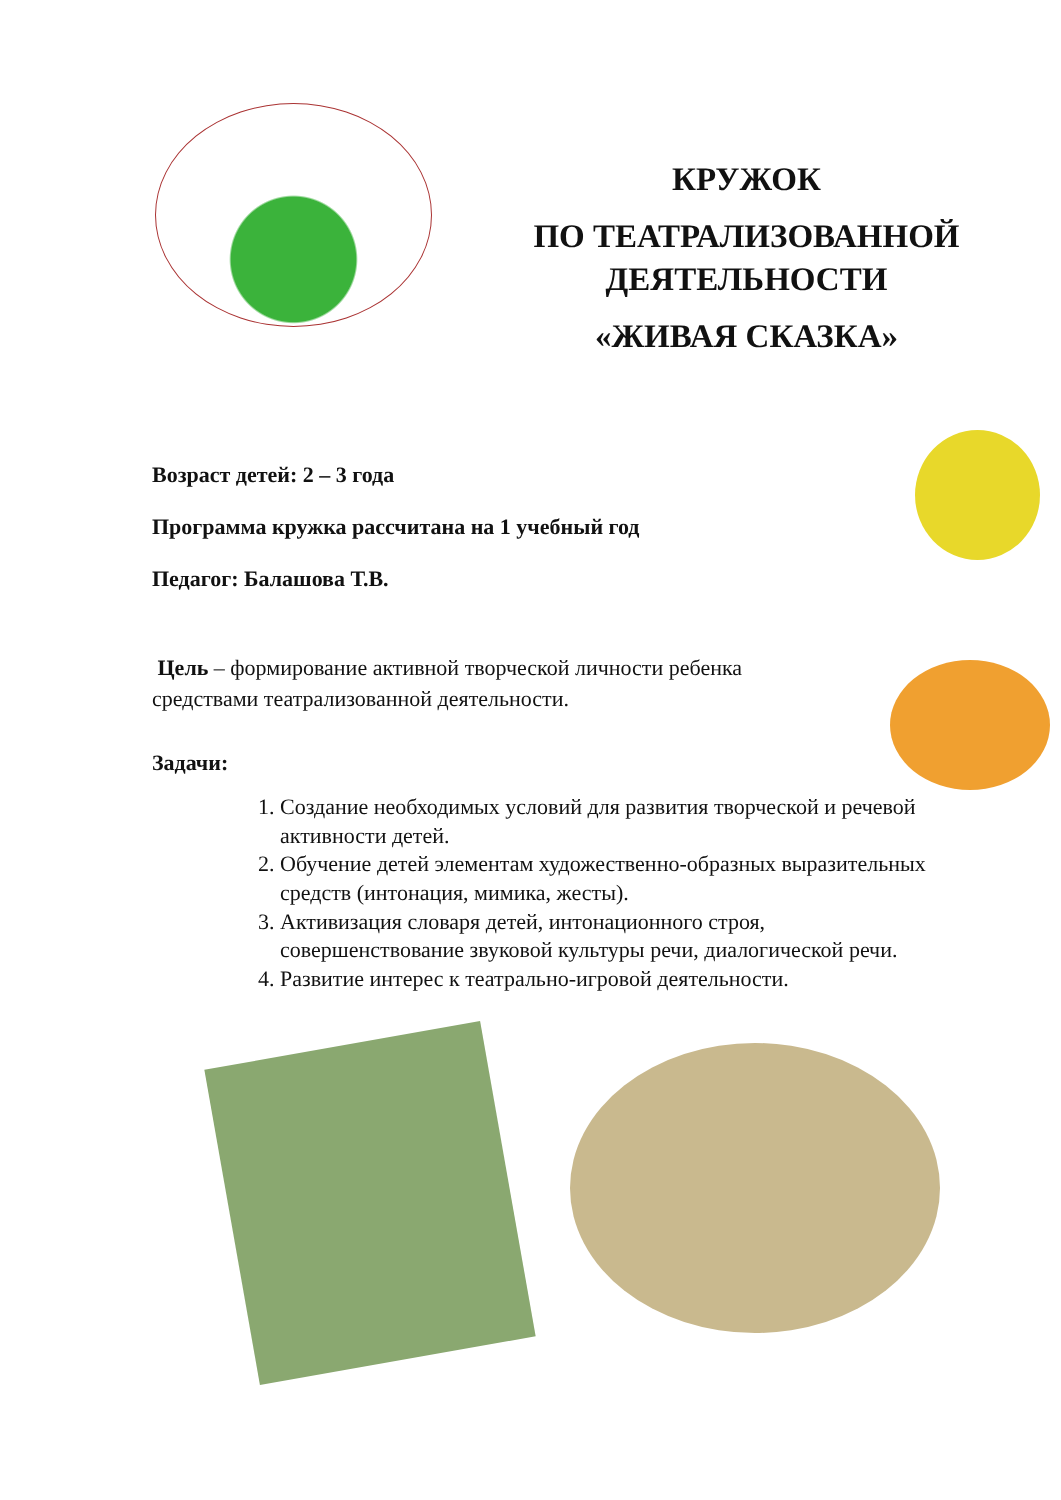КРУЖОК
ПО ТЕАТРАЛИЗОВАННОЙ
ДЕЯТЕЛЬНОСТИ
«ЖИВАЯ СКАЗКА»
Возраст детей: 2 – 3 года
Программа кружка рассчитана на 1 учебный год
Педагог: Балашова Т.В.
Цель – формирование активной творческой личности ребенка средствами театрализованной деятельности.
Задачи:
1. Создание необходимых условий для развития творческой и речевой активности детей.
2. Обучение детей элементам художественно-образных выразительных средств (интонация, мимика, жесты).
3. Активизация словаря детей, интонационного строя, совершенствование звуковой культуры речи, диалогической речи.
4. Развитие интерес к театрально-игровой деятельности.